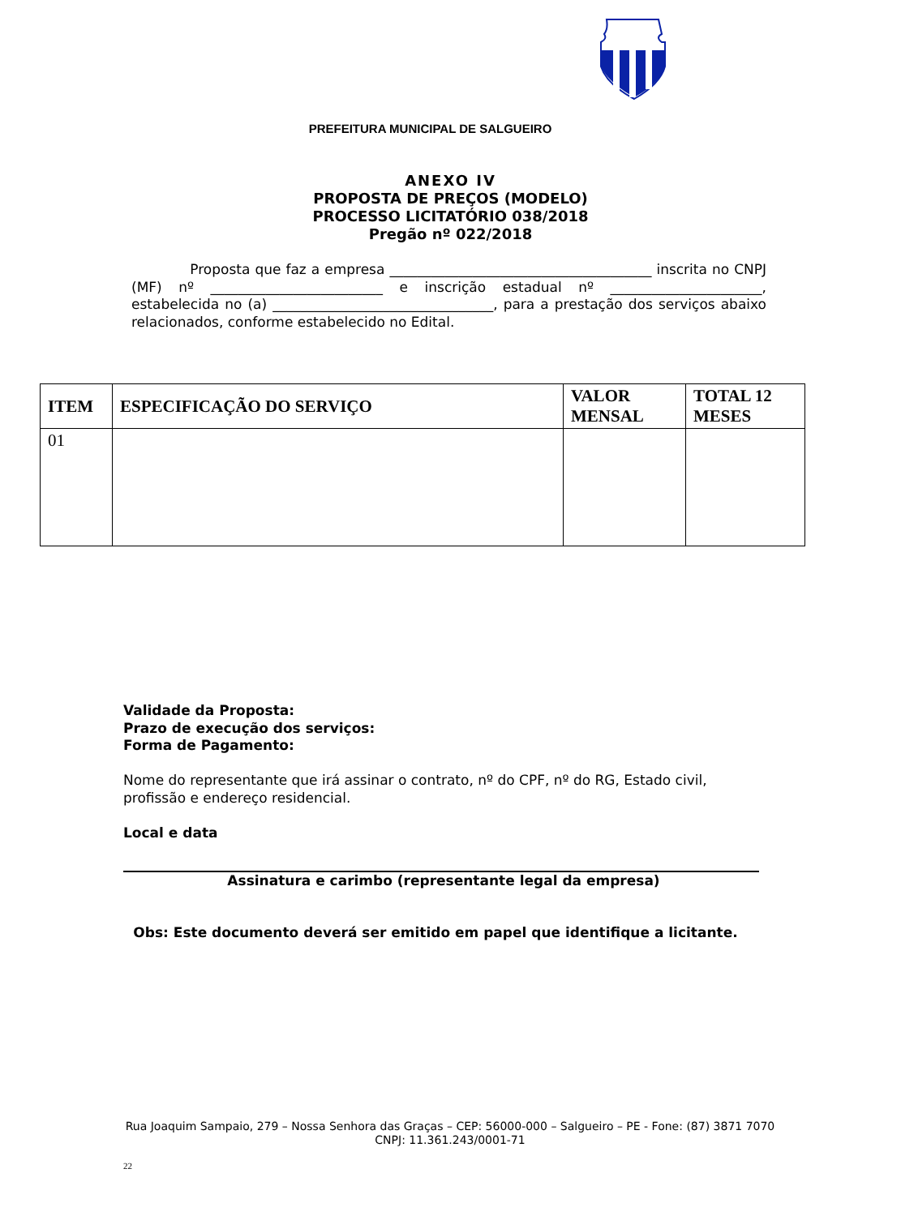PREFEITURA MUNICIPAL DE SALGUEIRO
ANEXO IV
PROPOSTA DE PREÇOS (MODELO)
PROCESSO LICITATÓRIO 038/2018
Pregão nº 022/2018
Proposta que faz a empresa ______________________________________ inscrita no CNPJ (MF) nº _________________________ e inscrição estadual nº ______________________, estabelecida no (a) ________________________________, para a prestação dos serviços abaixo relacionados, conforme estabelecido no Edital.
| ITEM | ESPECIFICAÇÃO DO SERVIÇO | VALOR MENSAL | TOTAL 12 MESES |
| --- | --- | --- | --- |
| 01 | | | |
Validade da Proposta:
Prazo de execução dos serviços:
Forma de Pagamento:
Nome do representante que irá assinar o contrato, nº do CPF, nº do RG, Estado civil, profissão e endereço residencial.
Local e data
Assinatura e carimbo (representante legal da empresa)
Obs: Este documento deverá ser emitido em papel que identifique a licitante.
Rua Joaquim Sampaio, 279 – Nossa Senhora das Graças – CEP: 56000-000 – Salgueiro – PE - Fone: (87) 3871 7070
CNPJ: 11.361.243/0001-71
22